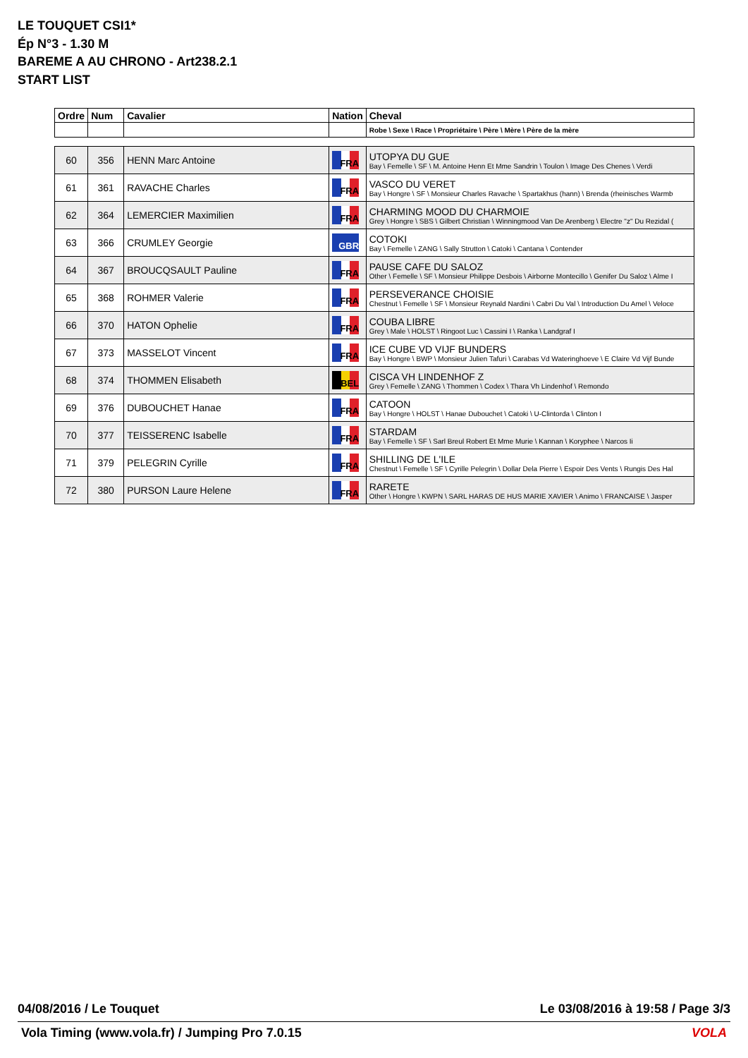LE TOUQUET CSI1*
Ép N°3 - 1.30 M
BAREME A AU CHRONO - Art238.2.1
START LIST
| Ordre | Num | Cavalier | Nation | Cheval |
| --- | --- | --- | --- | --- |
| | | | | Robe \ Sexe \ Race \ Propriétaire \ Père \ Mère \ Père de la mère |
| 60 | 356 | HENN Marc Antoine | FRA | UTOPYA DU GUE Bay \ Femelle \ SF \ M. Antoine Henn Et Mme Sandrin \ Toulon \ Image Des Chenes \ Verdi |
| 61 | 361 | RAVACHE Charles | FRA | VASCO DU VERET Bay \ Hongre \ SF \ Monsieur Charles Ravache \ Spartakhus (hann) \ Brenda (rheinisches Warmb |
| 62 | 364 | LEMERCIER Maximilien | FRA | CHARMING MOOD DU CHARMOIE Grey \ Hongre \ SBS \ Gilbert Christian \ Winningmood Van De Arenberg \ Electre "z" Du Rezidal ( |
| 63 | 366 | CRUMLEY Georgie | GBR | COTOKI Bay \ Femelle \ ZANG \ Sally Strutton \ Catoki \ Cantana \ Contender |
| 64 | 367 | BROUCQSAULT Pauline | FRA | PAUSE CAFE DU SALOZ Other \ Femelle \ SF \ Monsieur Philippe Desbois \ Airborne Montecillo \ Genifer Du Saloz \ Alme I |
| 65 | 368 | ROHMER Valerie | FRA | PERSEVERANCE CHOISIE Chestnut \ Femelle \ SF \ Monsieur Reynald Nardini \ Cabri Du Val \ Introduction Du Amel \ Veloce |
| 66 | 370 | HATON Ophelie | FRA | COUBA LIBRE Grey \ Male \ HOLST \ Ringoot Luc \ Cassini I \ Ranka \ Landgraf I |
| 67 | 373 | MASSELOT Vincent | FRA | ICE CUBE VD VIJF BUNDERS Bay \ Hongre \ BWP \ Monsieur Julien Tafuri \ Carabas Vd Wateringhoeve \ E Claire Vd Vijf Bunde |
| 68 | 374 | THOMMEN Elisabeth | BEL | CISCA VH LINDENHOF Z Grey \ Femelle \ ZANG \ Thommen \ Codex \ Thara Vh Lindenhof \ Remondo |
| 69 | 376 | DUBOUCHET Hanae | FRA | CATOON Bay \ Hongre \ HOLST \ Hanae Dubouchet \ Catoki \ U-Clintorda \ Clinton I |
| 70 | 377 | TEISSERENC Isabelle | FRA | STARDAM Bay \ Femelle \ SF \ Sarl Breul Robert Et Mme Murie \ Kannan \ Koryphee \ Narcos Ii |
| 71 | 379 | PELEGRIN Cyrille | FRA | SHILLING DE L'ILE Chestnut \ Femelle \ SF \ Cyrille Pelegrin \ Dollar Dela Pierre \ Espoir Des Vents \ Rungis Des Hal |
| 72 | 380 | PURSON Laure Helene | FRA | RARETE Other \ Hongre \ KWPN \ SARL HARAS DE HUS MARIE XAVIER \ Animo \ FRANCAISE \ Jasper |
04/08/2016 / Le Touquet Le 03/08/2016 à 19:58 / Page 3/3
Vola Timing (www.vola.fr) / Jumping Pro 7.0.15 VOLA